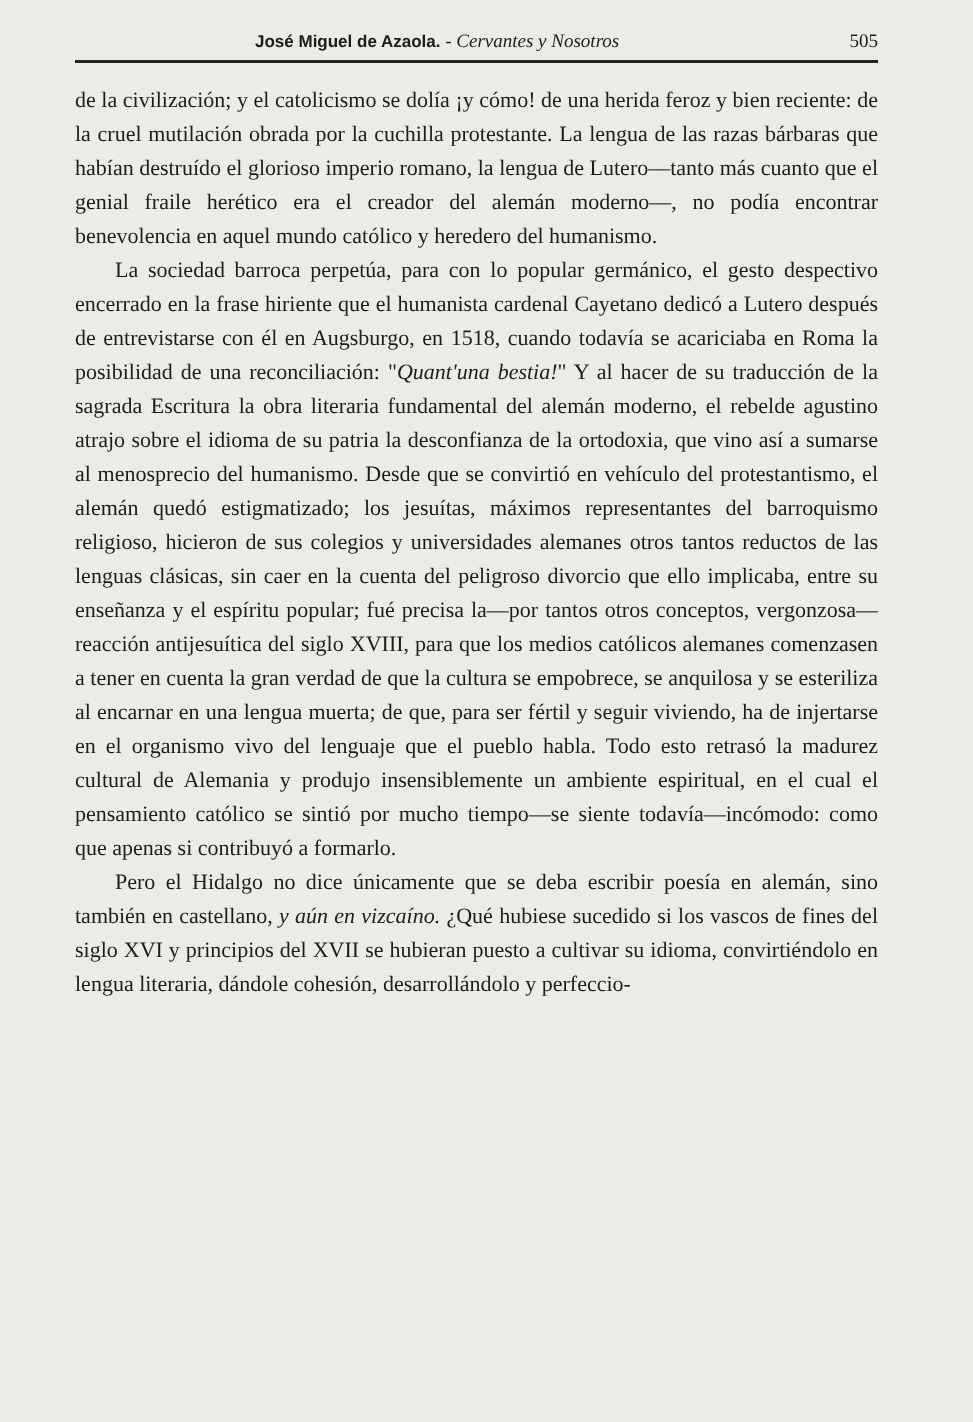José Miguel de Azaola. - Cervantes y Nosotros 505
de la civilización; y el catolicismo se dolía ¡y cómo! de una herida feroz y bien reciente: de la cruel mutilación obrada por la cuchilla protestante. La lengua de las razas bárbaras que habían destruído el glorioso imperio romano, la lengua de Lutero—tanto más cuanto que el genial fraile herético era el creador del alemán moderno—, no podía encontrar benevolencia en aquel mundo católico y heredero del humanismo.
La sociedad barroca perpetúa, para con lo popular germánico, el gesto despectivo encerrado en la frase hiriente que el humanista cardenal Cayetano dedicó a Lutero después de entrevistarse con él en Augsburgo, en 1518, cuando todavía se acariciaba en Roma la posibilidad de una reconciliación: "Quant'una bestia!" Y al hacer de su traducción de la sagrada Escritura la obra literaria fundamental del alemán moderno, el rebelde agustino atrajo sobre el idioma de su patria la desconfianza de la ortodoxia, que vino así a sumarse al menosprecio del humanismo. Desde que se convirtió en vehículo del protestantismo, el alemán quedó estigmatizado; los jesuítas, máximos representantes del barroquismo religioso, hicieron de sus colegios y universidades alemanes otros tantos reductos de las lenguas clásicas, sin caer en la cuenta del peligroso divorcio que ello implicaba, entre su enseñanza y el espíritu popular; fué precisa la—por tantos otros conceptos, vergonzosa—reacción antijesuítica del siglo XVIII, para que los medios católicos alemanes comenzasen a tener en cuenta la gran verdad de que la cultura se empobrece, se anquilosa y se esteriliza al encarnar en una lengua muerta; de que, para ser fértil y seguir viviendo, ha de injertarse en el organismo vivo del lenguaje que el pueblo habla. Todo esto retrasó la madurez cultural de Alemania y produjo insensiblemente un ambiente espiritual, en el cual el pensamiento católico se sintió por mucho tiempo—se siente todavía—incómodo: como que apenas si contribuyó a formarlo.
Pero el Hidalgo no dice únicamente que se deba escribir poesía en alemán, sino también en castellano, y aún en vizcaíno. ¿Qué hubiese sucedido si los vascos de fines del siglo XVI y principios del XVII se hubieran puesto a cultivar su idioma, convirtiéndolo en lengua literaria, dándole cohesión, desarrollándolo y perfeccio-